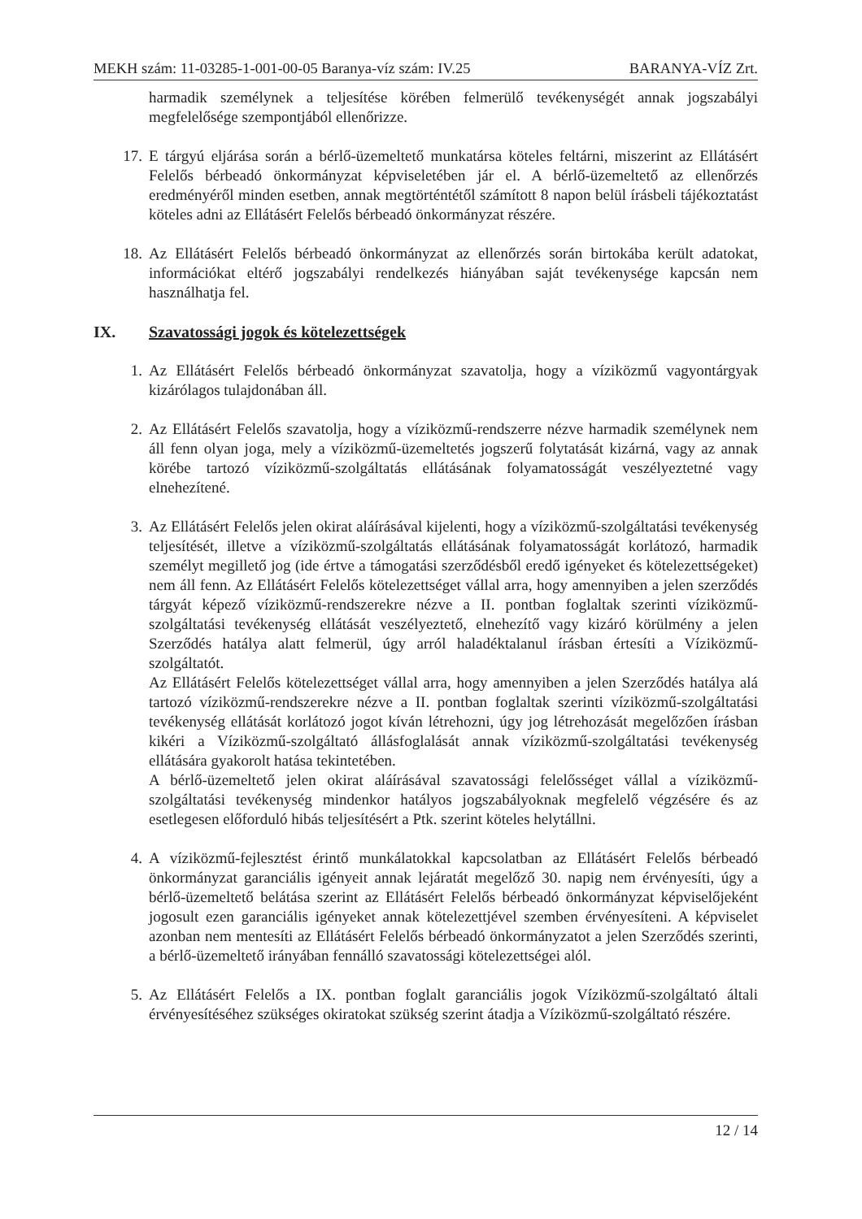MEKH szám: 11-03285-1-001-00-05 Baranya-víz szám: IV.25 BARANYA-VÍZ Zrt.
harmadik személynek a teljesítése körében felmerülő tevékenységét annak jogszabályi megfelelősége szempontjából ellenőrizze.
17. E tárgyú eljárása során a bérlő-üzemeltető munkatársa köteles feltárni, miszerint az Ellátásért Felelős bérbeadó önkormányzat képviseletében jár el. A bérlő-üzemeltető az ellenőrzés eredményéről minden esetben, annak megtörténtétől számított 8 napon belül írásbeli tájékoztatást köteles adni az Ellátásért Felelős bérbeadó önkormányzat részére.
18. Az Ellátásért Felelős bérbeadó önkormányzat az ellenőrzés során birtokába került adatokat, információkat eltérő jogszabályi rendelkezés hiányában saját tevékenysége kapcsán nem használhatja fel.
IX. Szavatossági jogok és kötelezettségek
1. Az Ellátásért Felelős bérbeadó önkormányzat szavatolja, hogy a víziközmű vagyontárgyak kizárólagos tulajdonában áll.
2. Az Ellátásért Felelős szavatolja, hogy a víziközmű-rendszerre nézve harmadik személynek nem áll fenn olyan joga, mely a víziközmű-üzemeltetés jogszerű folytatását kizárná, vagy az annak körébe tartozó víziközmű-szolgáltatás ellátásának folyamatosságát veszélyeztetné vagy elnehezítené.
3. Az Ellátásért Felelős jelen okirat aláírásával kijelenti, hogy a víziközmű-szolgáltatási tevékenység teljesítését, illetve a víziközmű-szolgáltatás ellátásának folyamatosságát korlátozó, harmadik személyt megillető jog (ide értve a támogatási szerződésből eredő igényeket és kötelezettségeket) nem áll fenn. Az Ellátásért Felelős kötelezettséget vállal arra, hogy amennyiben a jelen szerződés tárgyát képező víziközmű-rendszerekre nézve a II. pontban foglaltak szerinti víziközmű-szolgáltatási tevékenység ellátását veszélyeztető, elnehezítő vagy kizáró körülmény a jelen Szerződés hatálya alatt felmerül, úgy arról haladéktalanul írásban értesíti a Víziközmű-szolgáltatót.
Az Ellátásért Felelős kötelezettséget vállal arra, hogy amennyiben a jelen Szerződés hatálya alá tartozó víziközmű-rendszerekre nézve a II. pontban foglaltak szerinti víziközmű-szolgáltatási tevékenység ellátását korlátozó jogot kíván létrehozni, úgy jog létrehozását megelőzően írásban kikéri a Víziközmű-szolgáltató állásfoglalását annak víziközmű-szolgáltatási tevékenység ellátására gyakorolt hatása tekintetében.
A bérlő-üzemeltető jelen okirat aláírásával szavatossági felelősséget vállal a víziközmű-szolgáltatási tevékenység mindenkor hatályos jogszabályoknak megfelelő végzésére és az esetlegesen előforduló hibás teljesítésért a Ptk. szerint köteles helytállni.
4. A víziközmű-fejlesztést érintő munkálatokkal kapcsolatban az Ellátásért Felelős bérbeadó önkormányzat garanciális igényeit annak lejáratát megelőző 30. napig nem érvényesíti, úgy a bérlő-üzemeltető belátása szerint az Ellátásért Felelős bérbeadó önkormányzat képviselőjeként jogosult ezen garanciális igényeket annak kötelezettjével szemben érvényesíteni. A képviselet azonban nem mentesíti az Ellátásért Felelős bérbeadó önkormányzatot a jelen Szerződés szerinti, a bérlő-üzemeltető irányában fennálló szavatossági kötelezettségei alól.
5. Az Ellátásért Felelős a IX. pontban foglalt garanciális jogok Víziközmű-szolgáltató általi érvényesítéséhez szükséges okiratokat szükség szerint átadja a Víziközmű-szolgáltató részére.
12 / 14